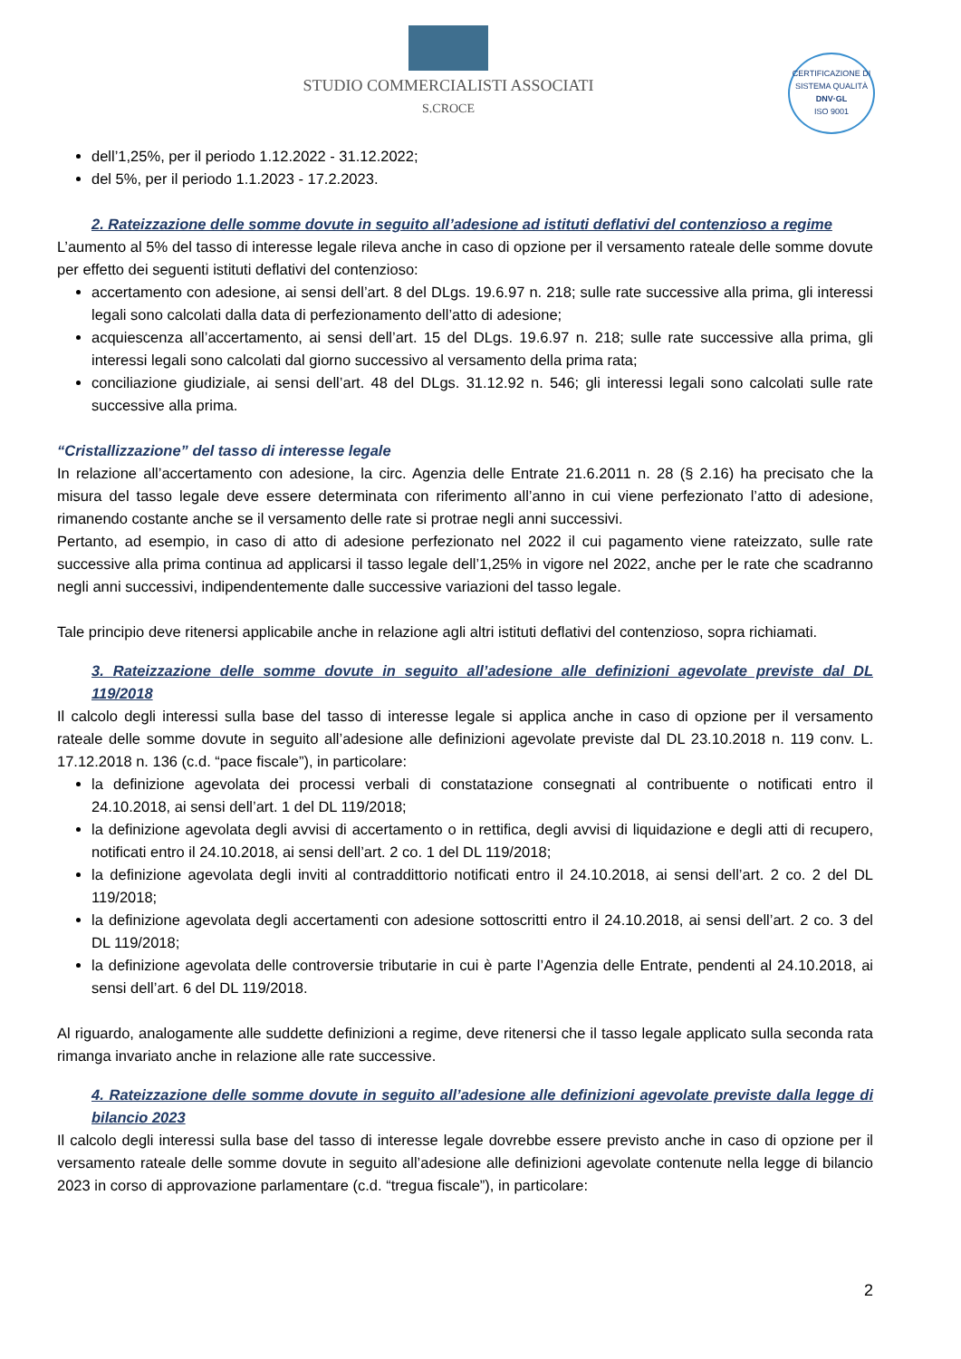STUDIO COMMERCIALISTI ASSOCIATI
S.CROCE
CERTIFICAZIONE DI SISTEMA QUALITÀ
DNV·GL
ISO 9001
dell’1,25%, per il periodo 1.12.2022 - 31.12.2022;
del 5%, per il periodo 1.1.2023 - 17.2.2023.
2. Rateizzazione delle somme dovute in seguito all’adesione ad istituti deflativi del contenzioso a regime
L’aumento al 5% del tasso di interesse legale rileva anche in caso di opzione per il versamento rateale delle somme dovute per effetto dei seguenti istituti deflativi del contenzioso:
accertamento con adesione, ai sensi dell’art. 8 del DLgs. 19.6.97 n. 218; sulle rate successive alla prima, gli interessi legali sono calcolati dalla data di perfezionamento dell’atto di adesione;
acquiescenza all’accertamento, ai sensi dell’art. 15 del DLgs. 19.6.97 n. 218; sulle rate successive alla prima, gli interessi legali sono calcolati dal giorno successivo al versamento della prima rata;
conciliazione giudiziale, ai sensi dell’art. 48 del DLgs. 31.12.92 n. 546; gli interessi legali sono calcolati sulle rate successive alla prima.
“Cristallizzazione” del tasso di interesse legale
In relazione all’accertamento con adesione, la circ. Agenzia delle Entrate 21.6.2011 n. 28 (§ 2.16) ha precisato che la misura del tasso legale deve essere determinata con riferimento all’anno in cui viene perfezionato l’atto di adesione, rimanendo costante anche se il versamento delle rate si protrae negli anni successivi.
Pertanto, ad esempio, in caso di atto di adesione perfezionato nel 2022 il cui pagamento viene rateizzato, sulle rate successive alla prima continua ad applicarsi il tasso legale dell’1,25% in vigore nel 2022, anche per le rate che scadranno negli anni successivi, indipendentemente dalle successive variazioni del tasso legale.
Tale principio deve ritenersi applicabile anche in relazione agli altri istituti deflativi del contenzioso, sopra richiamati.
3. Rateizzazione delle somme dovute in seguito all’adesione alle definizioni agevolate previste dal DL 119/2018
Il calcolo degli interessi sulla base del tasso di interesse legale si applica anche in caso di opzione per il versamento rateale delle somme dovute in seguito all’adesione alle definizioni agevolate previste dal DL 23.10.2018 n. 119 conv. L. 17.12.2018 n. 136 (c.d. “pace fiscale”), in particolare:
la definizione agevolata dei processi verbali di constatazione consegnati al contribuente o notificati entro il 24.10.2018, ai sensi dell’art. 1 del DL 119/2018;
la definizione agevolata degli avvisi di accertamento o in rettifica, degli avvisi di liquidazione e degli atti di recupero, notificati entro il 24.10.2018, ai sensi dell’art. 2 co. 1 del DL 119/2018;
la definizione agevolata degli inviti al contraddittorio notificati entro il 24.10.2018, ai sensi dell’art. 2 co. 2 del DL 119/2018;
la definizione agevolata degli accertamenti con adesione sottoscritti entro il 24.10.2018, ai sensi dell’art. 2 co. 3 del DL 119/2018;
la definizione agevolata delle controversie tributarie in cui è parte l’Agenzia delle Entrate, pendenti al 24.10.2018, ai sensi dell’art. 6 del DL 119/2018.
Al riguardo, analogamente alle suddette definizioni a regime, deve ritenersi che il tasso legale applicato sulla seconda rata rimanga invariato anche in relazione alle rate successive.
4. Rateizzazione delle somme dovute in seguito all’adesione alle definizioni agevolate previste dalla legge di bilancio 2023
Il calcolo degli interessi sulla base del tasso di interesse legale dovrebbe essere previsto anche in caso di opzione per il versamento rateale delle somme dovute in seguito all’adesione alle definizioni agevolate contenute nella legge di bilancio 2023 in corso di approvazione parlamentare (c.d. “tregua fiscale”), in particolare:
2